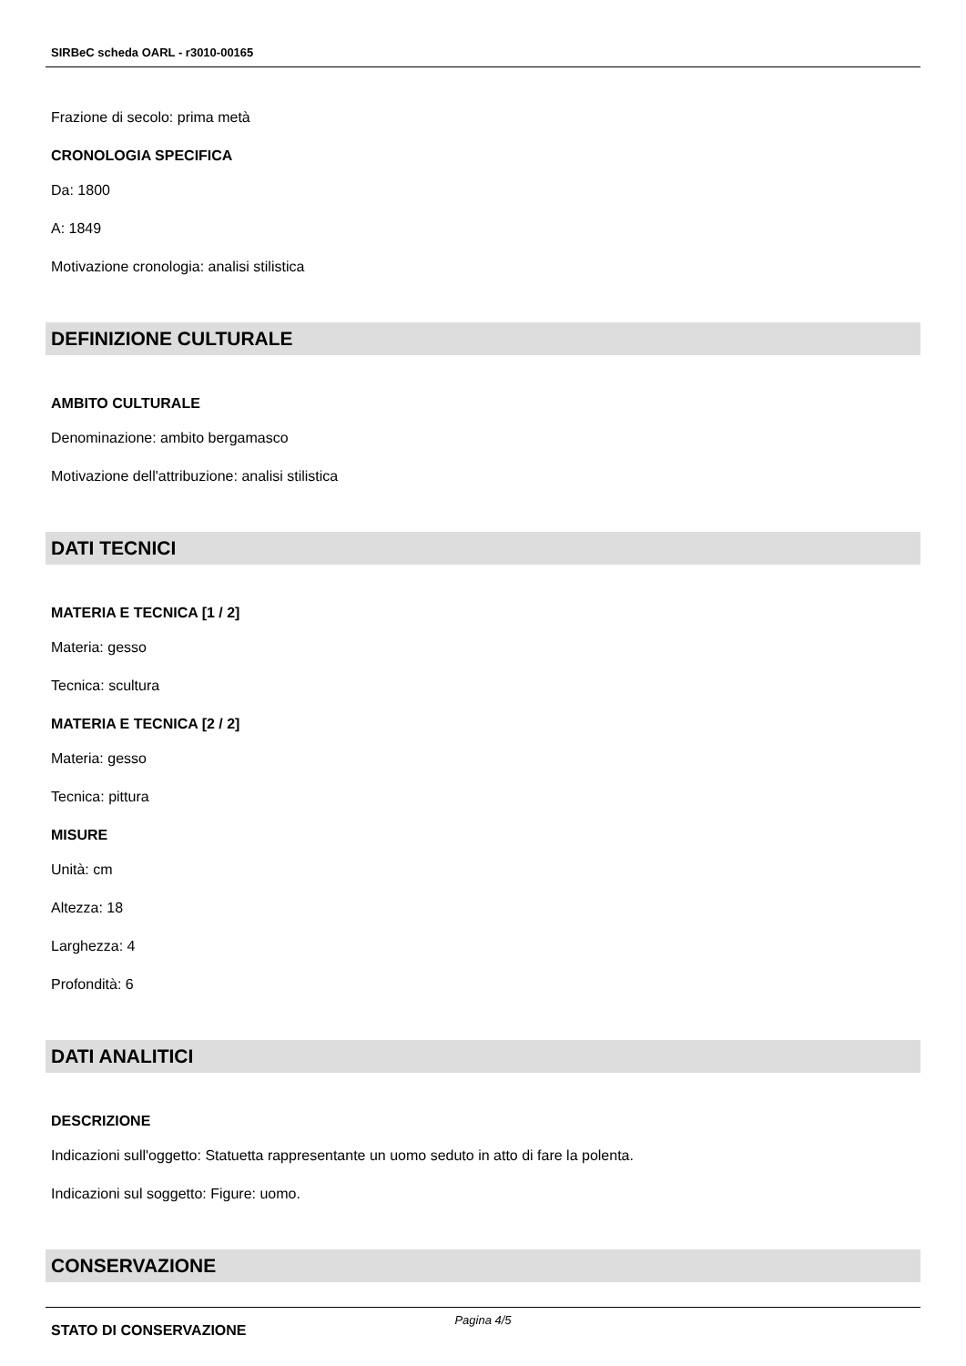SIRBeC scheda OARL - r3010-00165
Frazione di secolo: prima metà
CRONOLOGIA SPECIFICA
Da: 1800
A: 1849
Motivazione cronologia: analisi stilistica
DEFINIZIONE CULTURALE
AMBITO CULTURALE
Denominazione: ambito bergamasco
Motivazione dell'attribuzione: analisi stilistica
DATI TECNICI
MATERIA E TECNICA [1 / 2]
Materia: gesso
Tecnica: scultura
MATERIA E TECNICA [2 / 2]
Materia: gesso
Tecnica: pittura
MISURE
Unità: cm
Altezza: 18
Larghezza: 4
Profondità: 6
DATI ANALITICI
DESCRIZIONE
Indicazioni sull'oggetto: Statuetta rappresentante un uomo seduto in atto di fare la polenta.
Indicazioni sul soggetto: Figure: uomo.
CONSERVAZIONE
STATO DI CONSERVAZIONE
Pagina 4/5